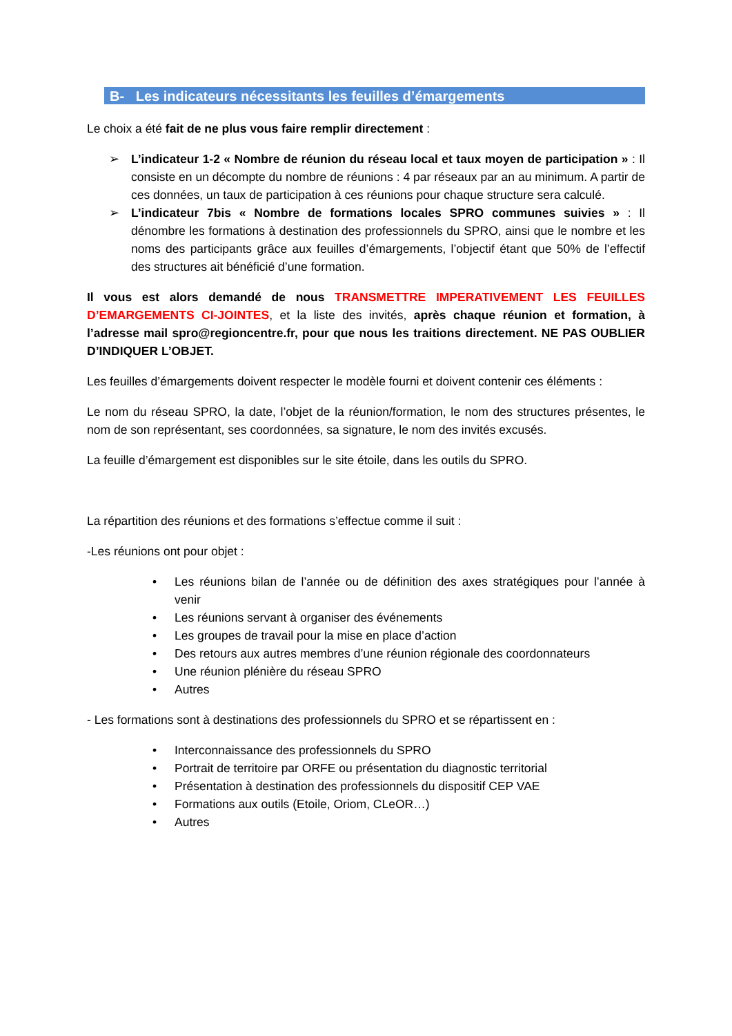B- Les indicateurs nécessitants les feuilles d’émargements
Le choix a été fait de ne plus vous faire remplir directement :
➢ L’indicateur 1-2 « Nombre de réunion du réseau local et taux moyen de participation » : Il consiste en un décompte du nombre de réunions : 4 par réseaux par an au minimum. A partir de ces données, un taux de participation à ces réunions pour chaque structure sera calculé.
➢ L’indicateur 7bis « Nombre de formations locales SPRO communes suivies » : Il dénombre les formations à destination des professionnels du SPRO, ainsi que le nombre et les noms des participants grâce aux feuilles d’émargements, l’objectif étant que 50% de l’effectif des structures ait bénéficié d’une formation.
Il vous est alors demandé de nous TRANSMETTRE IMPERATIVEMENT LES FEUILLES D’EMARGEMENTS CI-JOINTES, et la liste des invités, après chaque réunion et formation, à l’adresse mail spro@regioncentre.fr, pour que nous les traitions directement. NE PAS OUBLIER D’INDIQUER L’OBJET.
Les feuilles d’émargements doivent respecter le modèle fourni et doivent contenir ces éléments :
Le nom du réseau SPRO, la date, l’objet de la réunion/formation, le nom des structures présentes, le nom de son représentant, ses coordonnées, sa signature, le nom des invités excusés.
La feuille d’émargement est disponibles sur le site étoile, dans les outils du SPRO.
La répartition des réunions et des formations s’effectue comme il suit :
-Les réunions ont pour objet :
• Les réunions bilan de l’année ou de définition des axes stratégiques pour l’année à venir
• Les réunions servant à organiser des événements
• Les groupes de travail pour la mise en place d’action
• Des retours aux autres membres d’une réunion régionale des coordonnateurs
• Une réunion plénière du réseau SPRO
• Autres
- Les formations sont à destinations des professionnels du SPRO et se répartissent en :
• Interconnaissance des professionnels du SPRO
• Portrait de territoire par ORFE ou présentation du diagnostic territorial
• Présentation à destination des professionnels du dispositif CEP VAE
• Formations aux outils (Etoile, Oriom, CLeOR…)
• Autres